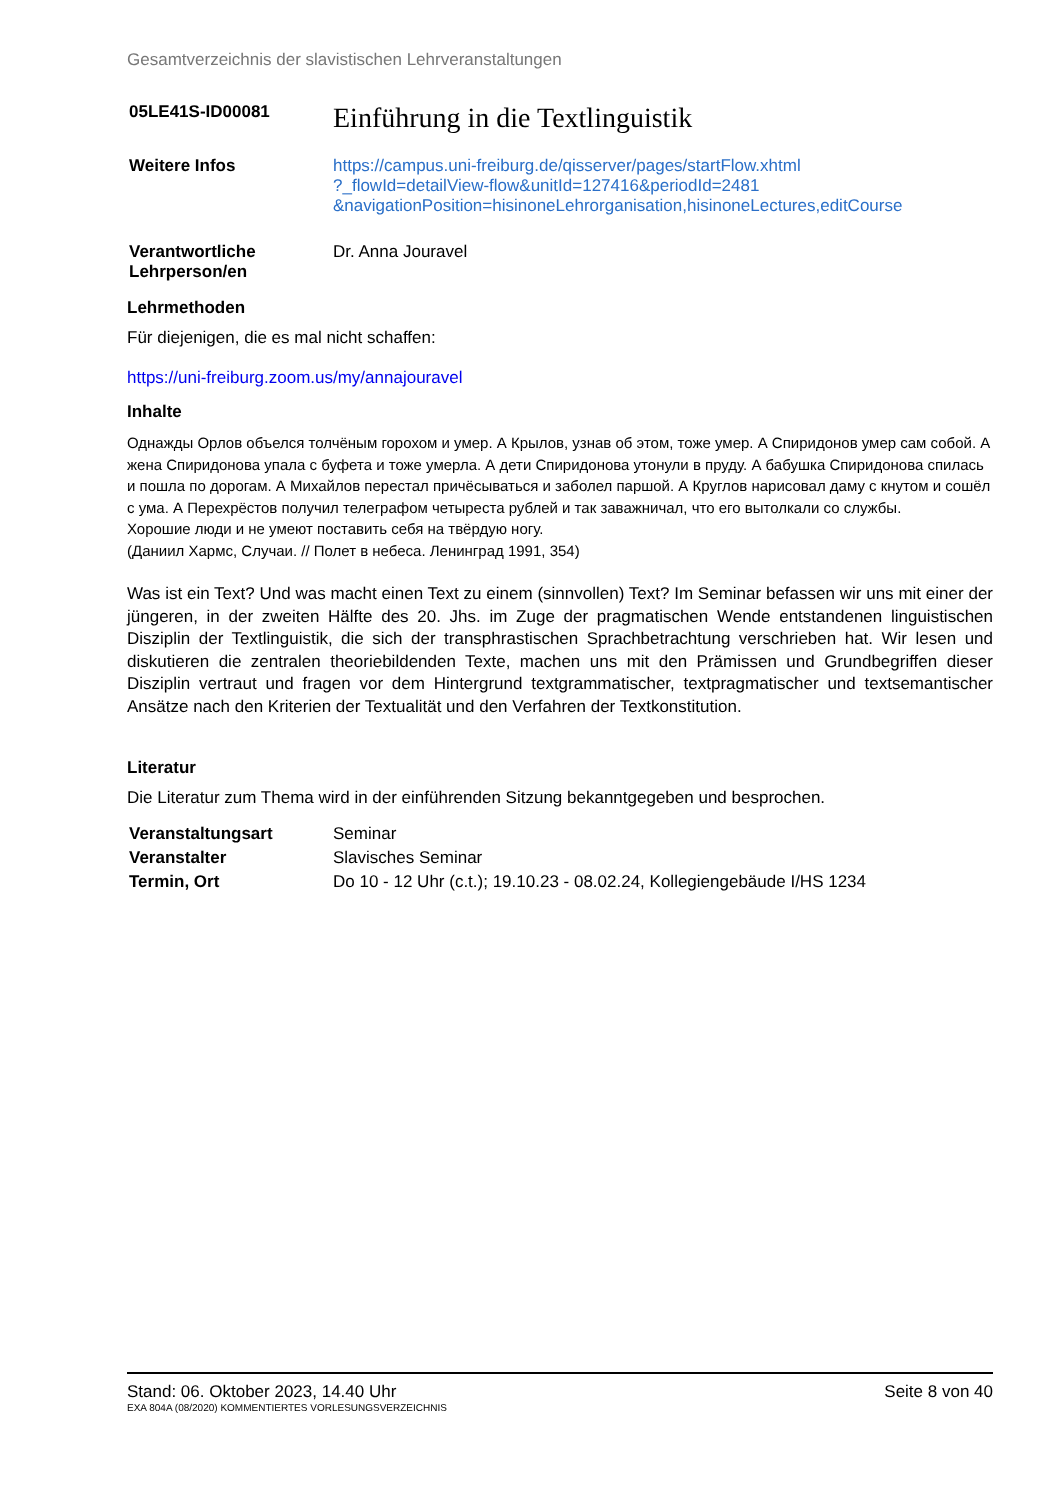Gesamtverzeichnis der slavistischen Lehrveranstaltungen
| 05LE41S-ID00081 | Einführung in die Textlinguistik |
| Weitere Infos | https://campus.uni-freiburg.de/qisserver/pages/startFlow.xhtml ?_flowId=detailView-flow&unitId=127416&periodId=2481 &navigationPosition=hisinoneLehrorganisation,hisinoneLectures,editCourse |
| Verantwortliche Lehrperson/en | Dr. Anna Jouravel |
Lehrmethoden
Für diejenigen, die es mal nicht schaffen:
https://uni-freiburg.zoom.us/my/annajouravel
Inhalte
Однажды Орлов объелся толчёным горохом и умер. А Крылов, узнав об этом, тоже умер. А Спиридонов умер сам собой. А жена Спиридонова упала с буфета и тоже умерла. А дети Спиридонова утонули в пруду. А бабушка Спиридонова спилась и пошла по дорогам. А Михайлов перестал причёсываться и заболел паршой. А Круглов нарисовал даму с кнутом и сошёл с ума. А Перехрёстов получил телеграфом четыреста рублей и так заважничал, что его вытолкали со службы.
Хорошие люди и не умеют поставить себя на твёрдую ногу.
(Даниил Хармс, Случаи. // Полет в небеса. Ленинград 1991, 354)
Was ist ein Text? Und was macht einen Text zu einem (sinnvollen) Text? Im Seminar befassen wir uns mit einer der jüngeren, in der zweiten Hälfte des 20. Jhs. im Zuge der pragmatischen Wende entstandenen linguistischen Disziplin der Textlinguistik, die sich der transphrastischen Sprachbetrachtung verschrieben hat. Wir lesen und diskutieren die zentralen theoriebildenden Texte, machen uns mit den Prämissen und Grundbegriffen dieser Disziplin vertraut und fragen vor dem Hintergrund textgrammatischer, textpragmatischer und textsemantischer Ansätze nach den Kriterien der Textualität und den Verfahren der Textkonstitution.
Literatur
Die Literatur zum Thema wird in der einführenden Sitzung bekanntgegeben und besprochen.
| Veranstaltungsart | Seminar |
| Veranstalter | Slavisches Seminar |
| Termin, Ort | Do 10 - 12 Uhr (c.t.); 19.10.23 - 08.02.24, Kollegiengebäude I/HS 1234 |
Stand: 06. Oktober 2023, 14.40 Uhr Seite 8 von 40
EXA 804A (08/2020) KOMMENTIERTES VORLESUNGSVERZEICHNIS